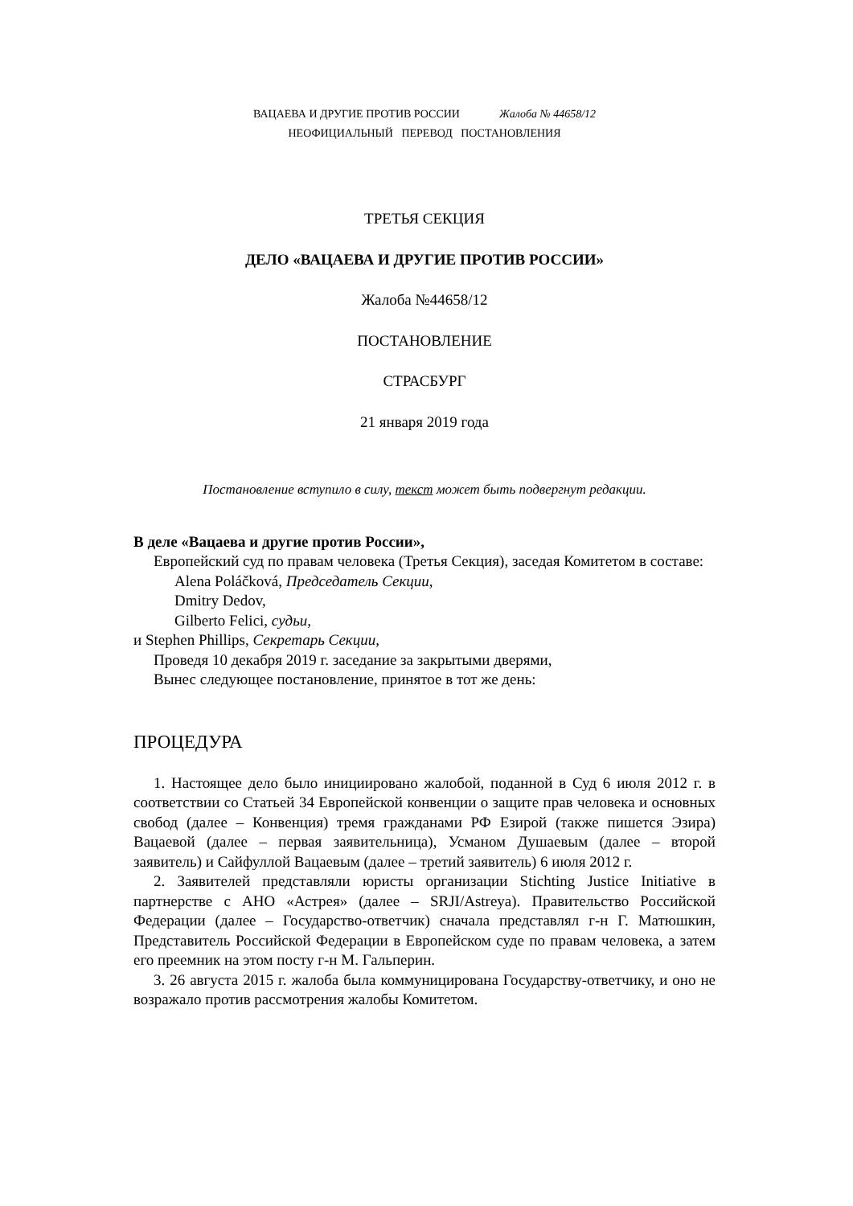ВАЦАЕВА И ДРУГИЕ ПРОТИВ РОССИИ Жалоба № 44658/12
НЕОФИЦИАЛЬНЫЙ ПЕРЕВОД ПОСТАНОВЛЕНИЯ
ТРЕТЬЯ СЕКЦИЯ
ДЕЛО «ВАЦАЕВА И ДРУГИЕ ПРОТИВ РОССИИ»
Жалоба №44658/12
ПОСТАНОВЛЕНИЕ
СТРАСБУРГ
21 января 2019 года
Постановление вступило в силу, текст может быть подвергнут редакции.
В деле «Вацаева и другие против России»,
Европейский суд по правам человека (Третья Секция), заседая Комитетом в составе:
Alena Poláčková, Председатель Секции,
Dmitry Dedov,
Gilberto Felici, судьи,
и Stephen Phillips, Секретарь Секции,
Проведя 10 декабря 2019 г. заседание за закрытыми дверями,
Вынес следующее постановление, принятое в тот же день:
ПРОЦЕДУРА
1. Настоящее дело было инициировано жалобой, поданной в Суд 6 июля 2012 г. в соответствии со Статьей 34 Европейской конвенции о защите прав человека и основных свобод (далее – Конвенция) тремя гражданами РФ Езирой (также пишется Эзира) Вацаевой (далее – первая заявительница), Усманом Душаевым (далее – второй заявитель) и Сайфуллой Вацаевым (далее – третий заявитель) 6 июля 2012 г.
2. Заявителей представляли юристы организации Stichting Justice Initiative в партнерстве с АНО «Астрея» (далее – SRJI/Astreya). Правительство Российской Федерации (далее – Государство-ответчик) сначала представлял г-н Г. Матюшкин, Представитель Российской Федерации в Европейском суде по правам человека, а затем его преемник на этом посту г-н М. Гальперин.
3. 26 августа 2015 г. жалоба была коммуницирована Государству-ответчику, и оно не возражало против рассмотрения жалобы Комитетом.